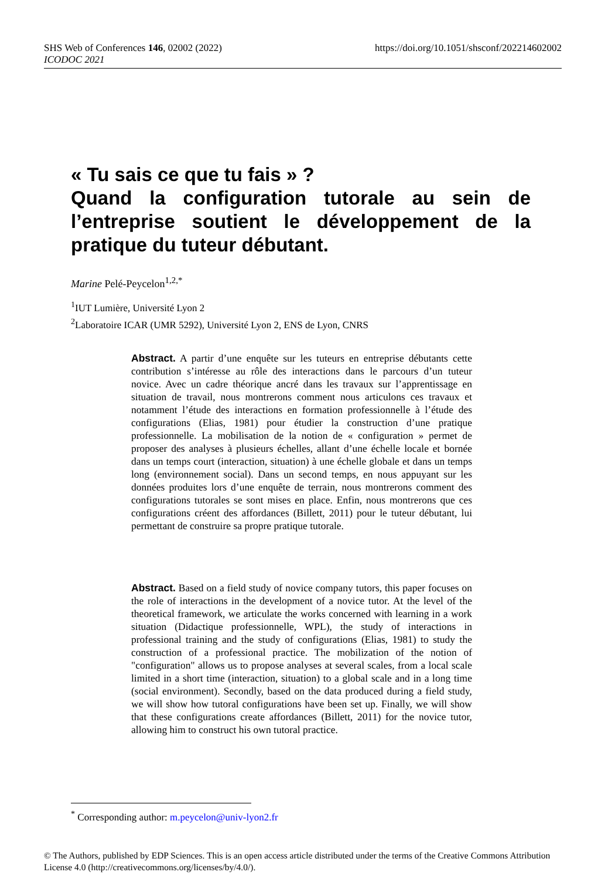SHS Web of Conferences 146, 02002 (2022) https://doi.org/10.1051/shsconf/202214602002
ICODOC 2021
« Tu sais ce que tu fais » ?
Quand la configuration tutorale au sein de l’entreprise soutient le développement de la pratique du tuteur débutant.
Marine Pelé-Peycelon<sup>1,2,*</sup>
<sup>1</sup> IUT Lumière, Université Lyon 2
<sup>2</sup> Laboratoire ICAR (UMR 5292), Université Lyon 2, ENS de Lyon, CNRS
Abstract. A partir d’une enquête sur les tuteurs en entreprise débutants cette contribution s’intéresse au rôle des interactions dans le parcours d’un tuteur novice. Avec un cadre théorique ancré dans les travaux sur l’apprentissage en situation de travail, nous montrerons comment nous articulons ces travaux et notamment l’étude des interactions en formation professionnelle à l’étude des configurations (Elias, 1981) pour étudier la construction d’une pratique professionnelle. La mobilisation de la notion de « configuration » permet de proposer des analyses à plusieurs échelles, allant d’une échelle locale et bornée dans un temps court (interaction, situation) à une échelle globale et dans un temps long (environnement social). Dans un second temps, en nous appuyant sur les données produites lors d’une enquête de terrain, nous montrerons comment des configurations tutorales se sont mises en place. Enfin, nous montrerons que ces configurations créent des affordances (Billett, 2011) pour le tuteur débutant, lui permettant de construire sa propre pratique tutorale.
Abstract. Based on a field study of novice company tutors, this paper focuses on the role of interactions in the development of a novice tutor. At the level of the theoretical framework, we articulate the works concerned with learning in a work situation (Didactique professionnelle, WPL), the study of interactions in professional training and the study of configurations (Elias, 1981) to study the construction of a professional practice. The mobilization of the notion of "configuration" allows us to propose analyses at several scales, from a local scale limited in a short time (interaction, situation) to a global scale and in a long time (social environment). Secondly, based on the data produced during a field study, we will show how tutoral configurations have been set up. Finally, we will show that these configurations create affordances (Billett, 2011) for the novice tutor, allowing him to construct his own tutoral practice.
<sup>*</sup> Corresponding author: m.peycelon@univ-lyon2.fr
© The Authors, published by EDP Sciences. This is an open access article distributed under the terms of the Creative Commons Attribution License 4.0 (http://creativecommons.org/licenses/by/4.0/).